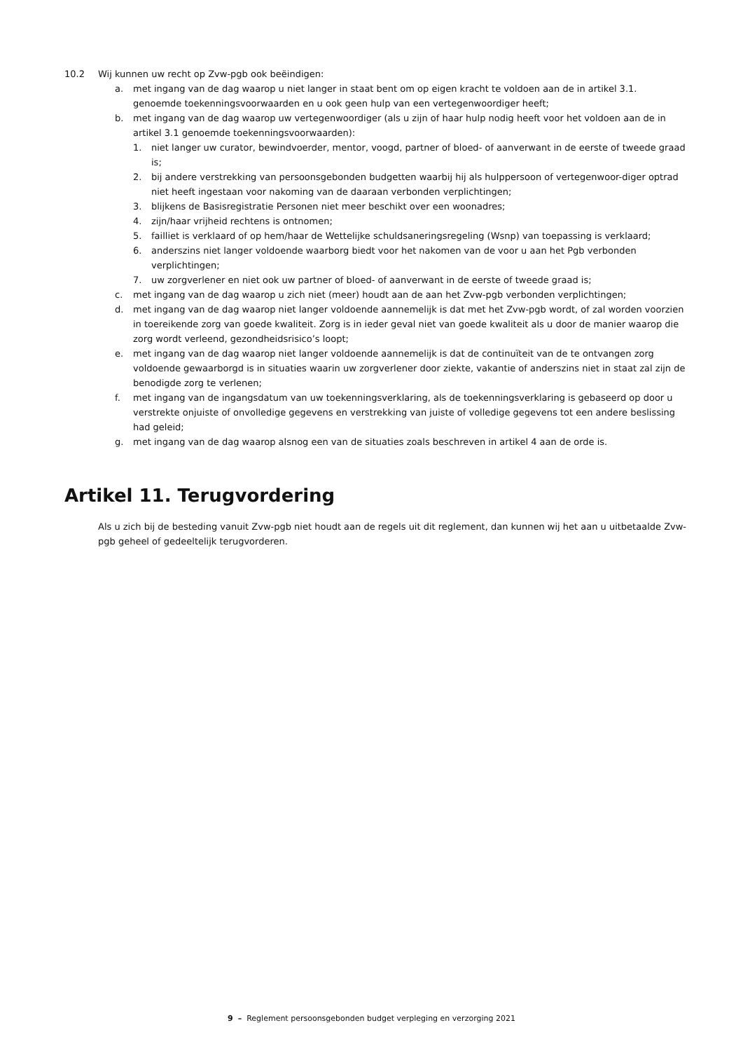10.2 Wij kunnen uw recht op Zvw-pgb ook beëindigen:
a. met ingang van de dag waarop u niet langer in staat bent om op eigen kracht te voldoen aan de in artikel 3.1. genoemde toekenningsvoorwaarden en u ook geen hulp van een vertegenwoordiger heeft;
b. met ingang van de dag waarop uw vertegenwoordiger (als u zijn of haar hulp nodig heeft voor het voldoen aan de in artikel 3.1 genoemde toekenningsvoorwaarden):
1. niet langer uw curator, bewindvoerder, mentor, voogd, partner of bloed- of aanverwant in de eerste of tweede graad is;
2. bij andere verstrekking van persoonsgebonden budgetten waarbij hij als hulppersoon of vertegenwoor-diger optrad niet heeft ingestaan voor nakoming van de daaraan verbonden verplichtingen;
3. blijkens de Basisregistratie Personen niet meer beschikt over een woonadres;
4. zijn/haar vrijheid rechtens is ontnomen;
5. failliet is verklaard of op hem/haar de Wettelijke schuldsaneringsregeling (Wsnp) van toepassing is verklaard;
6. anderszins niet langer voldoende waarborg biedt voor het nakomen van de voor u aan het Pgb verbonden verplichtingen;
7. uw zorgverlener en niet ook uw partner of bloed- of aanverwant in de eerste of tweede graad is;
c. met ingang van de dag waarop u zich niet (meer) houdt aan de aan het Zvw-pgb verbonden verplichtingen;
d. met ingang van de dag waarop niet langer voldoende aannemelijk is dat met het Zvw-pgb wordt, of zal worden voorzien in toereikende zorg van goede kwaliteit. Zorg is in ieder geval niet van goede kwaliteit als u door de manier waarop die zorg wordt verleend, gezondheidsrisico’s loopt;
e. met ingang van de dag waarop niet langer voldoende aannemelijk is dat de continuïteit van de te ontvangen zorg voldoende gewaarborgd is in situaties waarin uw zorgverlener door ziekte, vakantie of anderszins niet in staat zal zijn de benodigde zorg te verlenen;
f. met ingang van de ingangsdatum van uw toekenningsverklaring, als de toekenningsverklaring is gebaseerd op door u verstrekte onjuiste of onvolledige gegevens en verstrekking van juiste of volledige gegevens tot een andere beslissing had geleid;
g. met ingang van de dag waarop alsnog een van de situaties zoals beschreven in artikel 4 aan de orde is.
Artikel 11. Terugvordering
Als u zich bij de besteding vanuit Zvw-pgb niet houdt aan de regels uit dit reglement, dan kunnen wij het aan u uitbetaalde Zvw-pgb geheel of gedeeltelijk terugvorderen.
9 – Reglement persoonsgebonden budget verpleging en verzorging 2021